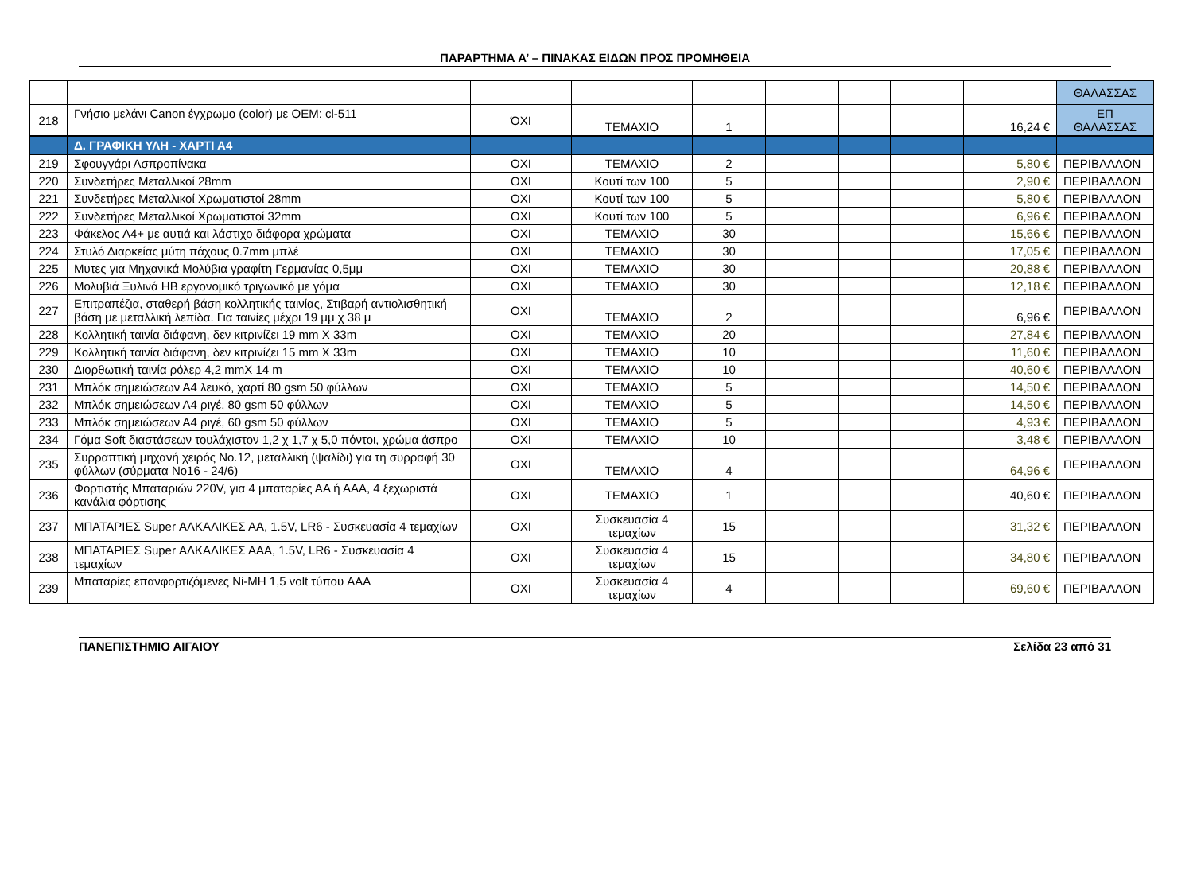ΠΑΡΑΡΤΗΜΑ Α’ – ΠΙΝΑΚΑΣ ΕΙΔΩΝ ΠΡΟΣ ΠΡΟΜΗΘΕΙΑ
| | | | | | | | | | ΘΑΛΑΣΣΑΣ |
| 218 | Γνήσιο μελάνι Canon έγχρωμο (color) με OEM: cl-511 | ΌΧΙ | ΤΕΜΑΧΙΟ | 1 | | | | 16,24 € | ΕΠ ΘΑΛΑΣΣΑΣ |
| | Δ. ΓΡΑΦΙΚΗ ΥΛΗ - ΧΑΡΤΙ Α4 | | | | | | | | |
| 219 | Σφουγγάρι Ασπροπίνακα | ΟΧΙ | ΤΕΜΑΧΙΟ | 2 | | | | 5,80 € | ΠΕΡΙΒΑΛΛΟΝ |
| 220 | Συνδετήρες Μεταλλικοί 28mm | ΟΧΙ | Κουτί των 100 | 5 | | | | 2,90 € | ΠΕΡΙΒΑΛΛΟΝ |
| 221 | Συνδετήρες Μεταλλικοί Χρωματιστοί 28mm | ΟΧΙ | Κουτί των 100 | 5 | | | | 5,80 € | ΠΕΡΙΒΑΛΛΟΝ |
| 222 | Συνδετήρες Μεταλλικοί Χρωματιστοί 32mm | ΟΧΙ | Κουτί των 100 | 5 | | | | 6,96 € | ΠΕΡΙΒΑΛΛΟΝ |
| 223 | Φάκελος Α4+ με αυτιά και λάστιχο διάφορα χρώματα | ΟΧΙ | ΤΕΜΑΧΙΟ | 30 | | | | 15,66 € | ΠΕΡΙΒΑΛΛΟΝ |
| 224 | Στυλό Διαρκείας μύτη πάχους 0.7mm μπλέ | ΟΧΙ | ΤΕΜΑΧΙΟ | 30 | | | | 17,05 € | ΠΕΡΙΒΑΛΛΟΝ |
| 225 | Μυτες για Μηχανικά Μολύβια γραφίτη Γερμανίας 0,5μμ | ΟΧΙ | ΤΕΜΑΧΙΟ | 30 | | | | 20,88 € | ΠΕΡΙΒΑΛΛΟΝ |
| 226 | Μολυβιά Ξυλινά ΗΒ εργονομικό τριγωνικό με γόμα | ΟΧΙ | ΤΕΜΑΧΙΟ | 30 | | | | 12,18 € | ΠΕΡΙΒΑΛΛΟΝ |
| 227 | Επιτραπέζια, σταθερή βάση κολλητικής ταινίας, Στιβαρή αντιολισθητική βάση με μεταλλική λεπίδα. Για ταινίες μέχρι 19 μμ χ 38 μ | ΟΧΙ | ΤΕΜΑΧΙΟ | 2 | | | | 6,96 € | ΠΕΡΙΒΑΛΛΟΝ |
| 228 | Κολλητική ταινία διάφανη, δεν κιτρινίζει 19 mm X 33m | ΟΧΙ | ΤΕΜΑΧΙΟ | 20 | | | | 27,84 € | ΠΕΡΙΒΑΛΛΟΝ |
| 229 | Κολλητική ταινία διάφανη, δεν κιτρινίζει 15 mm X 33m | ΟΧΙ | ΤΕΜΑΧΙΟ | 10 | | | | 11,60 € | ΠΕΡΙΒΑΛΛΟΝ |
| 230 | Διορθωτική ταινία ρόλερ 4,2 mmX 14 m | ΟΧΙ | ΤΕΜΑΧΙΟ | 10 | | | | 40,60 € | ΠΕΡΙΒΑΛΛΟΝ |
| 231 | Μπλόκ σημειώσεων Α4 λευκό, χαρτί 80 gsm 50 φύλλων | ΟΧΙ | ΤΕΜΑΧΙΟ | 5 | | | | 14,50 € | ΠΕΡΙΒΑΛΛΟΝ |
| 232 | Μπλόκ σημειώσεων Α4 ριγέ, 80 gsm 50 φύλλων | ΟΧΙ | ΤΕΜΑΧΙΟ | 5 | | | | 14,50 € | ΠΕΡΙΒΑΛΛΟΝ |
| 233 | Μπλόκ σημειώσεων Α4 ριγέ, 60 gsm 50 φύλλων | ΟΧΙ | ΤΕΜΑΧΙΟ | 5 | | | | 4,93 € | ΠΕΡΙΒΑΛΛΟΝ |
| 234 | Γόμα Soft διαστάσεων τουλάχιστον 1,2 χ 1,7 χ 5,0 πόντοι, χρώμα άσπρο | ΟΧΙ | ΤΕΜΑΧΙΟ | 10 | | | | 3,48 € | ΠΕΡΙΒΑΛΛΟΝ |
| 235 | Συρραπτική μηχανή χειρός Νο.12, μεταλλική (ψαλίδι) για τη συρραφή 30 φύλλων (σύρματα Νο16 - 24/6) | ΟΧΙ | ΤΕΜΑΧΙΟ | 4 | | | | 64,96 € | ΠΕΡΙΒΑΛΛΟΝ |
| 236 | Φορτιστής Μπαταριών 220V, για 4 μπαταρίες ΑΑ ή ΑΑΑ, 4 ξεχωριστά κανάλια φόρτισης | ΟΧΙ | ΤΕΜΑΧΙΟ | 1 | | | | 40,60 € | ΠΕΡΙΒΑΛΛΟΝ |
| 237 | ΜΠΑΤΑΡΙΕΣ Super ΑΛΚΑΛΙΚΕΣ ΑΑ, 1.5V, LR6 - Συσκευασία 4 τεμαχίων | ΟΧΙ | Συσκευασία 4 τεμαχίων | 15 | | | | 31,32 € | ΠΕΡΙΒΑΛΛΟΝ |
| 238 | ΜΠΑΤΑΡΙΕΣ Super ΑΛΚΑΛΙΚΕΣ ΑΑΑ, 1.5V, LR6 - Συσκευασία 4 τεμαχίων | ΟΧΙ | Συσκευασία 4 τεμαχίων | 15 | | | | 34,80 € | ΠΕΡΙΒΑΛΛΟΝ |
| 239 | Μπαταρίες επανφορτιζόμενες Ni-MH 1,5 volt τύπου AAA | ΟΧΙ | Συσκευασία 4 τεμαχίων | 4 | | | | 69,60 € | ΠΕΡΙΒΑΛΛΟΝ |
ΠΑΝΕΠΙΣΤΗΜΙΟ ΑΙΓΑΙΟΥ Σελίδα 23 από 31